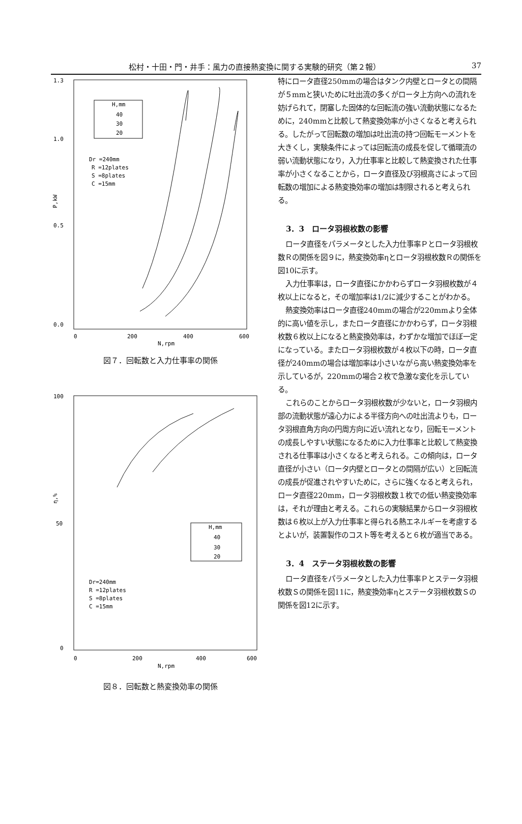松村・十田・門・井手：風力の直接熱変換に関する実験的研究（第２報） 37
1.3
1.0
0.5
0.0
P,kW
0
200
400
600
N,rpm
H,mm
40
30
20
Dr =240mm
R =12plates
S =8plates
C =15mm
図７．回転数と入力仕事率の関係
100
50
0
η,%
0
200
400
600
N,rpm
H,mm
40
30
20
Dr=240mm
R =12plates
S =8plates
C =15mm
図８．回転数と熱変換効率の関係
特にロータ直径250mmの場合はタンク内壁とロータとの間隔が５mmと狭いために吐出流の多くがロータ上方向への流れを妨げられて，閉塞した固体的な回転流の強い流動状態になるために，240mmと比較して熱変換効率が小さくなると考えられる。したがって回転数の増加は吐出流の持つ回転モーメントを大きくし，実験条件によっては回転流の成長を促して循環流の弱い流動状態になり，入力仕事率と比較して熱変換された仕事率が小さくなることから，ロータ直径及び羽根高さによって回転数の増加による熱変換効率の増加は制限されると考えられる。
3．3　ロータ羽根枚数の影響
ロータ直径をパラメータとした入力仕事率Ｐとロータ羽根枚数Ｒの関係を図９に，熱変換効率ηとロータ羽根枚数Ｒの関係を図10に示す。
入力仕事率は，ロータ直径にかかわらずロータ羽根枚数が４枚以上になると，その増加率は1/2に減少することがわかる。
熱変換効率はロータ直径240mmの場合が220mmより全体的に高い値を示し，またロータ直径にかかわらず，ロータ羽根枚数６枚以上になると熱変換効率は，わずかな増加でほぼ一定になっている。またロータ羽根枚数が４枚以下の時，ロータ直径が240mmの場合は増加率は小さいながら高い熱変換効率を示しているが，220mmの場合２枚で急激な変化を示している。
これらのことからロータ羽根枚数が少ないと，ロータ羽根内部の流動状態が遠心力による半径方向への吐出流よりも，ロータ羽根直角方向の円周方向に近い流れとなり，回転モーメントの成長しやすい状態になるために入力仕事率と比較して熱変換される仕事率は小さくなると考えられる。この傾向は，ロータ直径が小さい（ロータ内壁とロータとの間隔が広い）と回転流の成長が促進されやすいために，さらに強くなると考えられ，ロータ直径220mm，ロータ羽根枚数１枚での低い熱変換効率は，それが理由と考える。これらの実験結果からロータ羽根枚数は６枚以上が入力仕事率と得られる熱エネルギーを考慮するとよいが，装置製作のコスト等を考えると６枚が適当である。
3．4　ステータ羽根枚数の影響
ロータ直径をパラメータとした入力仕事率Ｐとステータ羽根枚数Ｓの関係を図11に，熱変換効率ηとステータ羽根枚数Ｓの関係を図12に示す。